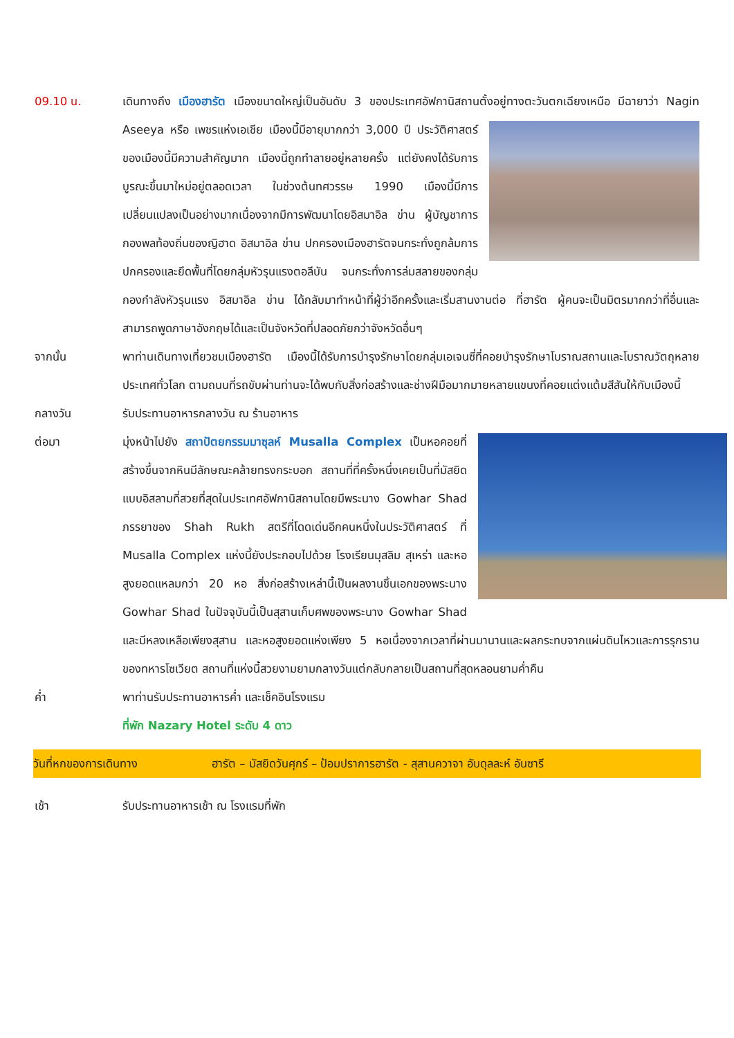09.10 น. เดินทางถึง เมืองฮารัต เมืองขนาดใหญ่เป็นอันดับ 3 ของประเทศอัฟกานิสถานตั้งอยู่ทางตะวันตกเฉียง
เหนือ มีฉายาว่า Nagin Aseeya หรือ เพชรแห่งเอเชีย เมืองนี้มีอายุมากกว่า 3,000 ปี ประวัติศาสตร์ของเมืองนี้มีความสำคัญมาก เมืองนี้ถูกทำลายอยู่หลายครั้ง แต่ยังคงได้รับการบูรณะขึ้นมาใหม่อยู่ตลอดเวลา ในช่วงต้นทศวรรษ 1990 เมืองนี้มีการเปลี่ยนแปลงเป็นอย่างมากเนื่องจากมีการพัฒนาโดยอิสมาอิล ข่าน ผู้บัญชาการกองพลท้องถิ่นของญิฮาด อิสมาอิล ข่าน ปกครองเมืองฮารัตจนกระทั่งถูกล้มการปกครองและยึดพื้นที่โดยกลุ่มหัวรุนแรงตอลีบัน จนกระทั่งการล่มสลายของกลุ่มกองกำลังหัวรุนแรง อิสมาอิล ข่าน ได้กลับมาทำหน้าที่ผู้ว่าอีกครั้งและเริ่มสานงานต่อ ที่ฮารัต ผู้คนจะเป็นมิตรมากกว่าที่อื่นและสามารถพูดภาษาอังกฤษได้และเป็นจังหวัดที่ปลอดภัยกว่าจังหวัดอื่นๆ
จากนั้น พาท่านเดินทางเที่ยวชมเมืองฮารัต เมืองนี้ได้รับการบำรุงรักษาโดยกลุ่มเอเจนซี่ที่คอยบำรุงรักษาโบราณสถานและโบราณวัตถุหลายประเทศทั่วโลก ตามถนนที่รถขับผ่านท่านจะได้พบกับสิ่งก่อสร้างและช่างฝีมือมากมายหลายแขนงที่คอยแต่งแต้มสีสันให้กับเมืองนี้
กลางวัน รับประทานอาหารกลางวัน ณ ร้านอาหาร
ต่อมา มุ่งหน้าไปยัง สถาปัตยกรรมมาซุลห์ Musalla Complex เป็นหอคอยที่สร้างขึ้นจากหินมีลักษณะคล้ายทรงกระบอก สถานที่ที่ครั้งหนึ่งเคยเป็นที่มัสยิดแบบอิสลามที่สวยที่สุดในประเทศอัฟกานิสถานโดยมีพระนาง Gowhar Shad ภรรยาของ Shah Rukh สตรีที่โดดเด่นอีกคนหนึ่งในประวัติศาสตร์ ที่ Musalla Complex แห่งนี้ยังประกอบไปด้วย โรงเรียนมุสลิม สุเหร่า และหอสูงยอดแหลมกว่า 20 หอ สิ่งก่อสร้างเหล่านี้เป็นผลงานชิ้นเอกของพระนาง Gowhar Shad ในปัจจุบันนี้เป็นสุสานเก็บศพของพระนาง Gowhar Shad และมีหลงเหลือเพียงสุสาน และหอสูงยอดแห่งเพียง 5 หอเนื่องจากเวลาที่ผ่านมานานและผลกระทบจากแผ่นดินไหวและการรุกรานของทหารโซเวียต สถานที่แห่งนี้สวยงามยามกลางวันแต่กลับกลายเป็นสถานที่สุดหลอนยามค่ำคืน
ค่ำ พาท่านรับประทานอาหารค่ำ และเช็คอินโรงแรม
ที่พัก Nazary Hotel ระดับ 4 ดาว
วันที่หกของการเดินทาง ฮารัต – มัสยิดวันศุกร์ – ป้อมปราการฮารัต - สุสานควาจา อับดุลละห์ อันซารี
เช้า รับประทานอาหารเช้า ณ โรงแรมที่พัก